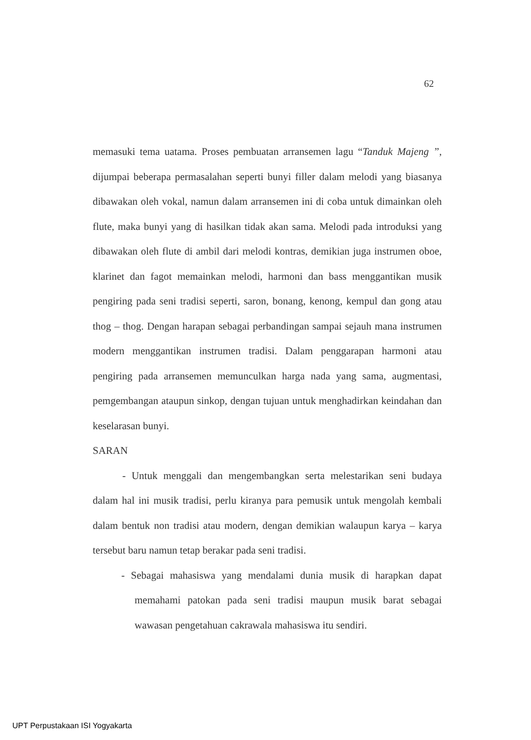62
memasuki tema uatama. Proses pembuatan arransemen lagu “Tanduk Majeng ”, dijumpai beberapa permasalahan seperti bunyi filler dalam melodi yang biasanya dibawakan oleh vokal, namun dalam arransemen ini di coba untuk dimainkan oleh flute, maka bunyi yang di hasilkan tidak akan sama. Melodi pada introduksi yang dibawakan oleh flute di ambil dari melodi kontras, demikian juga instrumen oboe, klarinet dan fagot memainkan melodi, harmoni dan bass menggantikan musik pengiring pada seni tradisi seperti, saron, bonang, kenong, kempul dan gong atau thog – thog. Dengan harapan sebagai perbandingan sampai sejauh mana instrumen modern menggantikan instrumen tradisi. Dalam penggarapan harmoni atau pengiring pada arransemen memunculkan harga nada yang sama, augmentasi, pemgembangan ataupun sinkop, dengan tujuan untuk menghadirkan keindahan dan keselarasan bunyi.
SARAN
- Untuk menggali dan mengembangkan serta melestarikan seni budaya dalam hal ini musik tradisi, perlu kiranya para pemusik untuk mengolah kembali dalam bentuk non tradisi atau modern, dengan demikian walaupun karya – karya tersebut baru namun tetap berakar pada seni tradisi.
- Sebagai mahasiswa yang mendalami dunia musik di harapkan dapat memahami patokan pada seni tradisi maupun musik barat sebagai wawasan pengetahuan cakrawala mahasiswa itu sendiri.
UPT Perpustakaan ISI Yogyakarta